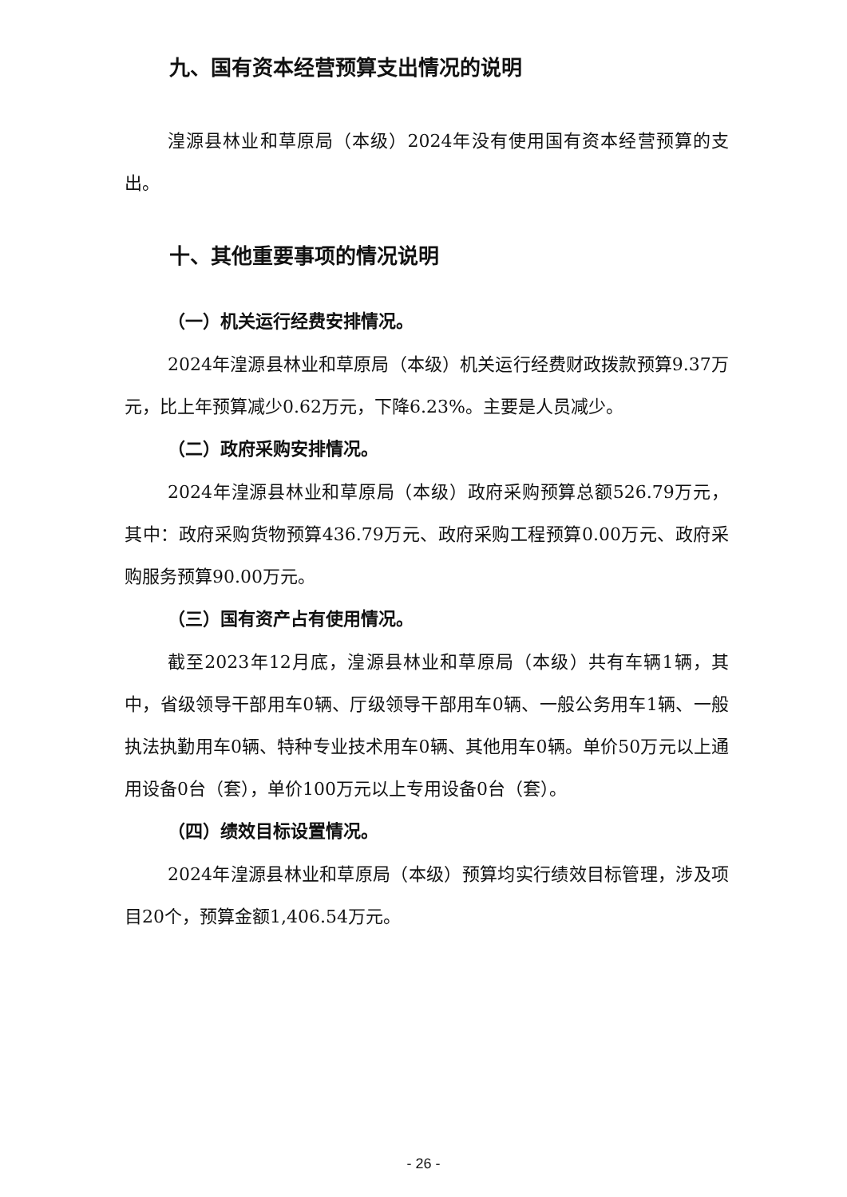九、国有资本经营预算支出情况的说明
湟源县林业和草原局（本级）2024年没有使用国有资本经营预算的支出。
十、其他重要事项的情况说明
（一）机关运行经费安排情况。
2024年湟源县林业和草原局（本级）机关运行经费财政拨款预算9.37万元，比上年预算减少0.62万元，下降6.23%。主要是人员减少。
（二）政府采购安排情况。
2024年湟源县林业和草原局（本级）政府采购预算总额526.79万元，其中：政府采购货物预算436.79万元、政府采购工程预算0.00万元、政府采购服务预算90.00万元。
（三）国有资产占有使用情况。
截至2023年12月底，湟源县林业和草原局（本级）共有车辆1辆，其中，省级领导干部用车0辆、厅级领导干部用车0辆、一般公务用车1辆、一般执法执勤用车0辆、特种专业技术用车0辆、其他用车0辆。单价50万元以上通用设备0台（套），单价100万元以上专用设备0台（套）。
（四）绩效目标设置情况。
2024年湟源县林业和草原局（本级）预算均实行绩效目标管理，涉及项目20个，预算金额1,406.54万元。
- 26 -